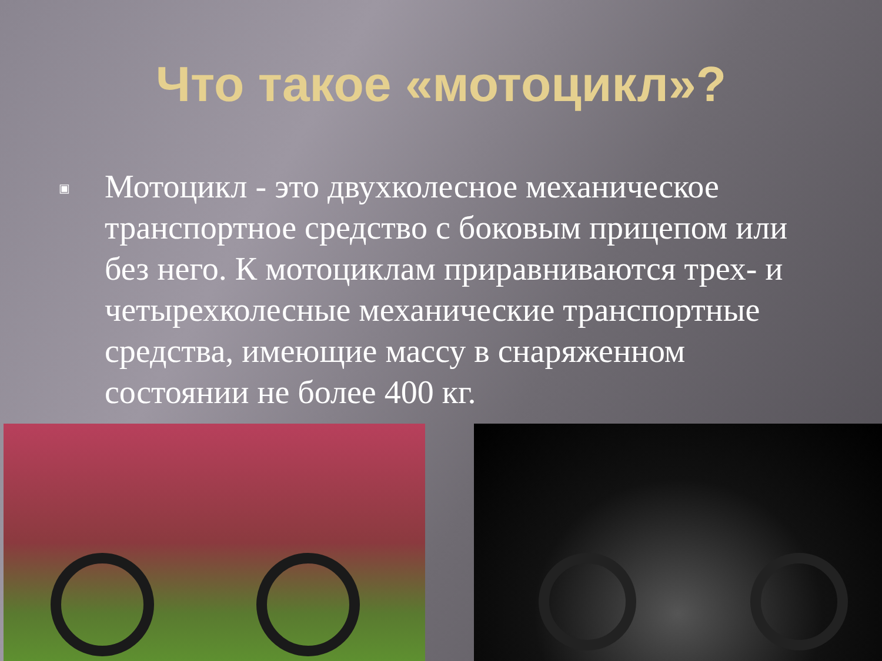Что такое «мотоцикл»?
▣
Мотоцикл - это двухколесное механическое транспортное средство с боковым прицепом или без него. К мотоциклам приравниваются трех- и четырехколесные механические транспортные средства, имеющие массу в снаряженном состоянии не более 400 кг.